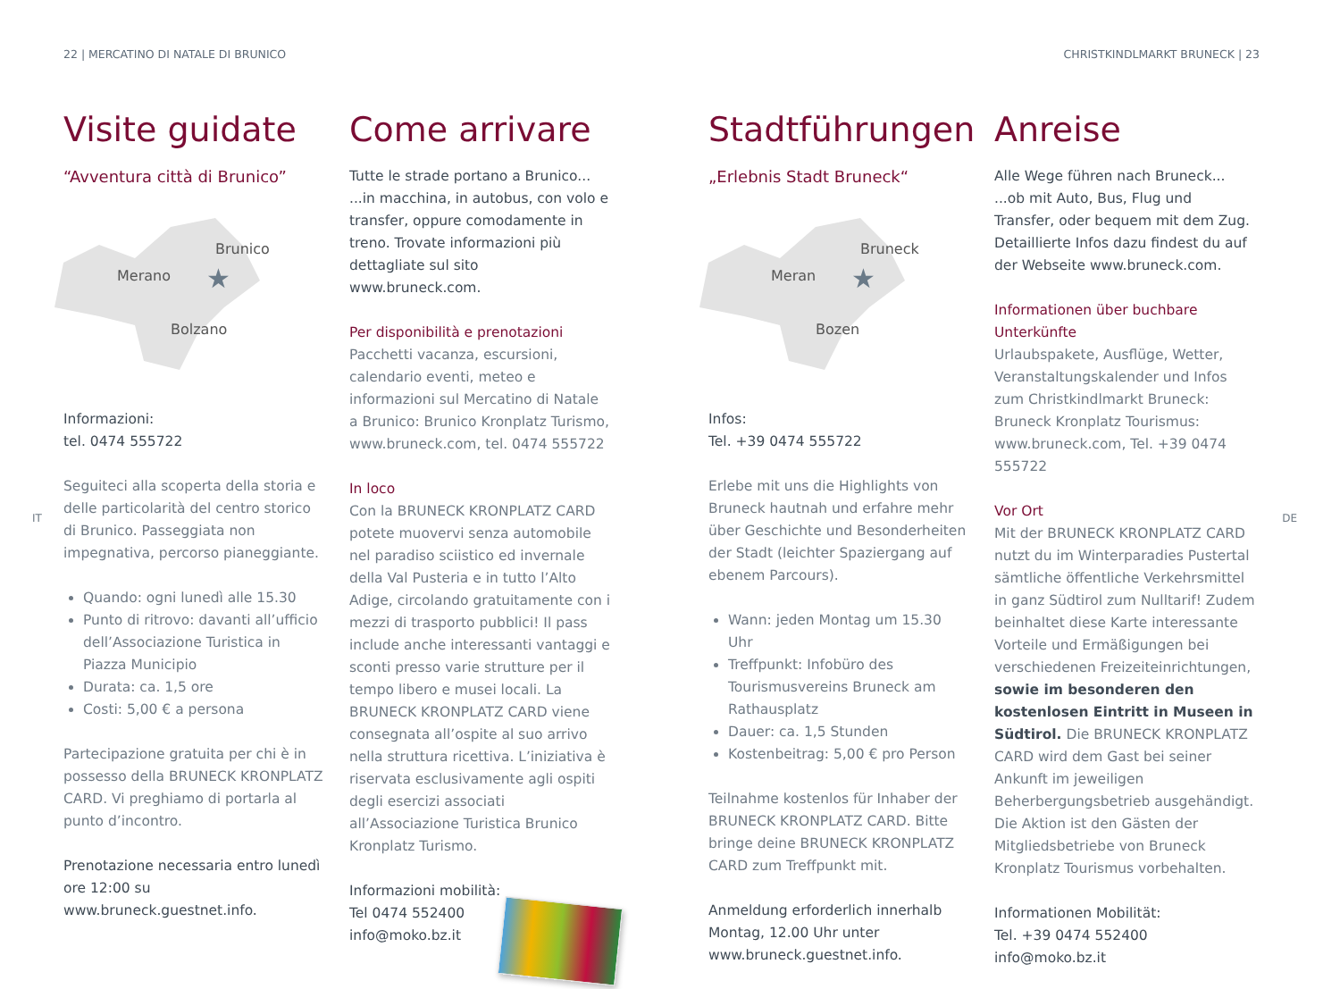22 | MERCATINO DI NATALE DI BRUNICO CHRISTKINDLMARKT BRUNECK | 23
IT DE
Visite guidate
“Avventura città di Brunico”
Merano
Brunico
Bolzano
★
Informazioni:
tel. 0474 555722
Seguiteci alla scoperta della storia e delle particolarità del centro storico di Brunico. Passeggiata non impegnativa, percorso pianeggiante.
Quando: ogni lunedì alle 15.30
Punto di ritrovo: davanti all’ufficio dell’Associazione Turistica in Piazza Municipio
Durata: ca. 1,5 ore
Costi: 5,00 € a persona
Partecipazione gratuita per chi è in possesso della BRUNECK KRONPLATZ CARD. Vi preghiamo di portarla al punto d’incontro.
Prenotazione necessaria entro lunedì ore 12:00 su www.bruneck.guestnet.info.
Come arrivare
Tutte le strade portano a Brunico...
...in macchina, in autobus, con volo e transfer, oppure comodamente in treno. Trovate informazioni più dettagliate sul sito www.bruneck.com.
Per disponibilità e prenotazioni
Pacchetti vacanza, escursioni, calendario eventi, meteo e informazioni sul Mercatino di Natale a Brunico: Brunico Kronplatz Turismo, www.bruneck.com, tel. 0474 555722
In loco
Con la BRUNECK KRONPLATZ CARD potete muovervi senza automobile nel paradiso sciistico ed invernale della Val Pusteria e in tutto l’Alto Adige, circolando gratuitamente con i mezzi di trasporto pubblici! Il pass include anche interessanti vantaggi e sconti presso varie strutture per il tempo libero e musei locali. La BRUNECK KRONPLATZ CARD viene consegnata all’ospite al suo arrivo nella struttura ricettiva. L’iniziativa è riservata esclusivamente agli ospiti degli esercizi associati all’Associazione Turistica Brunico Kronplatz Turismo.
Informazioni mobilità:
Tel 0474 552400
info@moko.bz.it
Stadtführungen
„Erlebnis Stadt Bruneck“
Meran
Bruneck
Bozen
★
Infos:
Tel. +39 0474 555722
Erlebe mit uns die Highlights von Bruneck hautnah und erfahre mehr über Geschichte und Besonderheiten der Stadt (leichter Spaziergang auf ebenem Parcours).
Wann: jeden Montag um 15.30 Uhr
Treffpunkt: Infobüro des Tourismusvereins Bruneck am Rathausplatz
Dauer: ca. 1,5 Stunden
Kostenbeitrag: 5,00 € pro Person
Teilnahme kostenlos für Inhaber der BRUNECK KRONPLATZ CARD. Bitte bringe deine BRUNECK KRONPLATZ CARD zum Treffpunkt mit.
Anmeldung erforderlich innerhalb Montag, 12.00 Uhr unter www.bruneck.guestnet.info.
Anreise
Alle Wege führen nach Bruneck...
...ob mit Auto, Bus, Flug und Transfer, oder bequem mit dem Zug. Detaillierte Infos dazu findest du auf der Webseite www.bruneck.com.
Informationen über buchbare Unterkünfte
Urlaubspakete, Ausflüge, Wetter, Veranstaltungskalender und Infos zum Christkindlmarkt Bruneck: Bruneck Kronplatz Tourismus: www.bruneck.com, Tel. +39 0474 555722
Vor Ort
Mit der BRUNECK KRONPLATZ CARD nutzt du im Winterparadies Pustertal sämtliche öffentliche Verkehrsmittel in ganz Südtirol zum Nulltarif! Zudem beinhaltet diese Karte interessante Vorteile und Ermäßigungen bei verschiedenen Freizeiteinrichtungen, sowie im besonderen den kostenlosen Eintritt in Museen in Südtirol. Die BRUNECK KRONPLATZ CARD wird dem Gast bei seiner Ankunft im jeweiligen Beherbergungsbetrieb ausgehändigt. Die Aktion ist den Gästen der Mitgliedsbetriebe von Bruneck Kronplatz Tourismus vorbehalten.
Informationen Mobilität:
Tel. +39 0474 552400
info@moko.bz.it